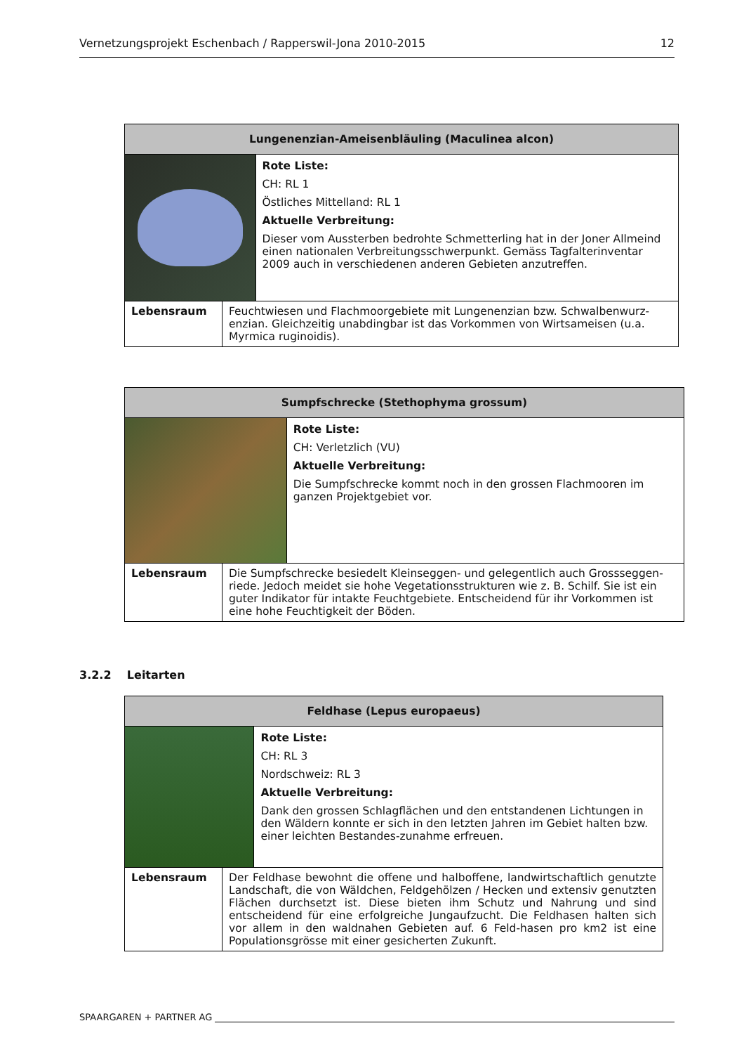Vernetzungsprojekt Eschenbach / Rapperswil-Jona 2010-2015
12
| Lungenenzian-Ameisenbläuling (Maculinea alcon) | | |
| --- | --- | --- |
| | | Rote Liste: CH: RL 1 Östliches Mittelland: RL 1 Aktuelle Verbreitung: Dieser vom Aussterben bedrohte Schmetterling hat in der Joner Allmeind einen nationalen Verbreitungsschwerpunkt. Gemäss Tagfalterinventar 2009 auch in verschiedenen anderen Gebieten anzutreffen. |
| Lebensraum | Feuchtwiesen und Flachmoorgebiete mit Lungenenzian bzw. Schwalbenwurz-enzian. Gleichzeitig unabdingbar ist das Vorkommen von Wirtsameisen (u.a. Myrmica ruginoidis). | |
| Sumpfschrecke (Stethophyma grossum) | | |
| --- | --- | --- |
| | | Rote Liste: CH: Verletzlich (VU) Aktuelle Verbreitung: Die Sumpfschrecke kommt noch in den grossen Flachmooren im ganzen Projektgebiet vor. |
| Lebensraum | Die Sumpfschrecke besiedelt Kleinseggen- und gelegentlich auch Grossseggen-riede. Jedoch meidet sie hohe Vegetationsstrukturen wie z. B. Schilf. Sie ist ein guter Indikator für intakte Feuchtgebiete. Entscheidend für ihr Vorkommen ist eine hohe Feuchtigkeit der Böden. | |
3.2.2 Leitarten
| Feldhase (Lepus europaeus) | | |
| --- | --- | --- |
| | | Rote Liste: CH: RL 3 Nordschweiz: RL 3 Aktuelle Verbreitung: Dank den grossen Schlagflächen und den entstandenen Lichtungen in den Wäldern konnte er sich in den letzten Jahren im Gebiet halten bzw. einer leichten Bestandes-zunahme erfreuen. |
| Lebensraum | Der Feldhase bewohnt die offene und halboffene, landwirtschaftlich genutzte Landschaft, die von Wäldchen, Feldgehölzen / Hecken und extensiv genutzten Flächen durchsetzt ist. Diese bieten ihm Schutz und Nahrung und sind entscheidend für eine erfolgreiche Jungaufzucht. Die Feldhasen halten sich vor allem in den waldnahen Gebieten auf. 6 Feld-hasen pro km2 ist eine Populationsgrösse mit einer gesicherten Zukunft. | |
SPAARGAREN + PARTNER AG